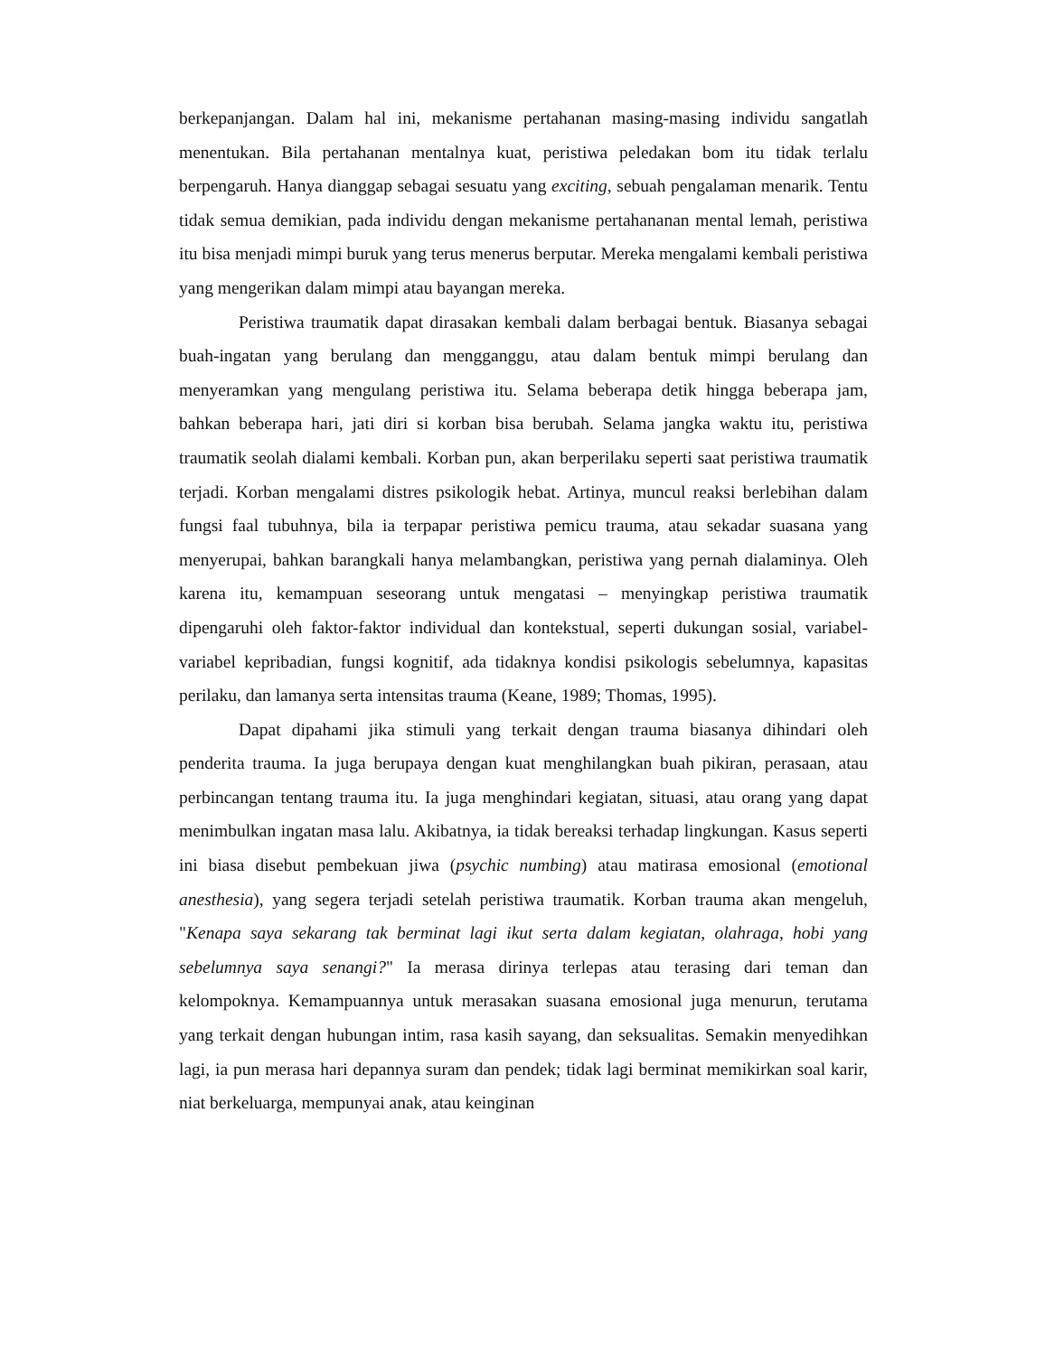berkepanjangan. Dalam hal ini, mekanisme pertahanan masing-masing individu sangatlah menentukan. Bila pertahanan mentalnya kuat, peristiwa peledakan bom itu tidak terlalu berpengaruh. Hanya dianggap sebagai sesuatu yang exciting, sebuah pengalaman menarik. Tentu tidak semua demikian, pada individu dengan mekanisme pertahananan mental lemah, peristiwa itu bisa menjadi mimpi buruk yang terus menerus berputar. Mereka mengalami kembali peristiwa yang mengerikan dalam mimpi atau bayangan mereka.
Peristiwa traumatik dapat dirasakan kembali dalam berbagai bentuk. Biasanya sebagai buah-ingatan yang berulang dan mengganggu, atau dalam bentuk mimpi berulang dan menyeramkan yang mengulang peristiwa itu. Selama beberapa detik hingga beberapa jam, bahkan beberapa hari, jati diri si korban bisa berubah. Selama jangka waktu itu, peristiwa traumatik seolah dialami kembali. Korban pun, akan berperilaku seperti saat peristiwa traumatik terjadi. Korban mengalami distres psikologik hebat. Artinya, muncul reaksi berlebihan dalam fungsi faal tubuhnya, bila ia terpapar peristiwa pemicu trauma, atau sekadar suasana yang menyerupai, bahkan barangkali hanya melambangkan, peristiwa yang pernah dialaminya. Oleh karena itu, kemampuan seseorang untuk mengatasi – menyingkap peristiwa traumatik dipengaruhi oleh faktor-faktor individual dan kontekstual, seperti dukungan sosial, variabel-variabel kepribadian, fungsi kognitif, ada tidaknya kondisi psikologis sebelumnya, kapasitas perilaku, dan lamanya serta intensitas trauma (Keane, 1989; Thomas, 1995).
Dapat dipahami jika stimuli yang terkait dengan trauma biasanya dihindari oleh penderita trauma. Ia juga berupaya dengan kuat menghilangkan buah pikiran, perasaan, atau perbincangan tentang trauma itu. Ia juga menghindari kegiatan, situasi, atau orang yang dapat menimbulkan ingatan masa lalu. Akibatnya, ia tidak bereaksi terhadap lingkungan. Kasus seperti ini biasa disebut pembekuan jiwa (psychic numbing) atau matirasa emosional (emotional anesthesia), yang segera terjadi setelah peristiwa traumatik. Korban trauma akan mengeluh, "Kenapa saya sekarang tak berminat lagi ikut serta dalam kegiatan, olahraga, hobi yang sebelumnya saya senangi?" Ia merasa dirinya terlepas atau terasing dari teman dan kelompoknya. Kemampuannya untuk merasakan suasana emosional juga menurun, terutama yang terkait dengan hubungan intim, rasa kasih sayang, dan seksualitas. Semakin menyedihkan lagi, ia pun merasa hari depannya suram dan pendek; tidak lagi berminat memikirkan soal karir, niat berkeluarga, mempunyai anak, atau keinginan